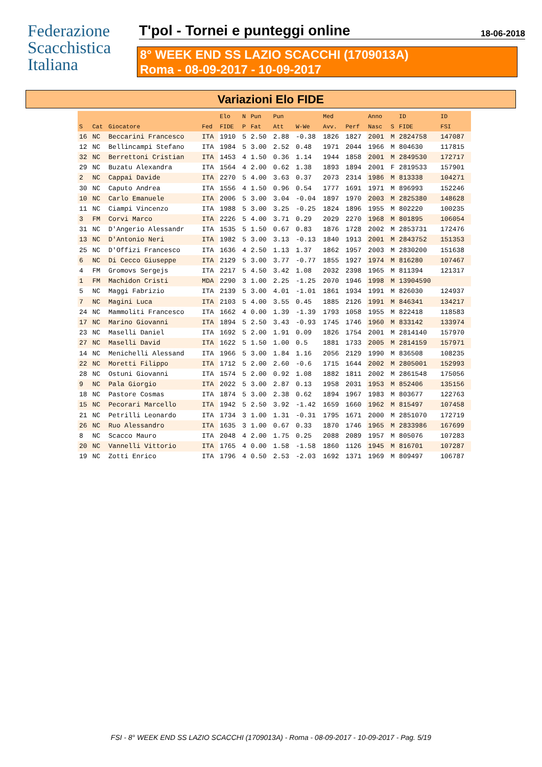Federazione
Scacchistica
Italiana
T'pol - Tornei e punteggi online
18-06-2018
8° WEEK END SS LAZIO SCACCHI (1709013A)
Roma - 08-09-2017 - 10-09-2017
Variazioni Elo FIDE
| | | | | Elo | N | Pun | Pun | | Med | | Anno | | ID | ID |
| --- | --- | --- | --- | --- | --- | --- | --- | --- | --- | --- | --- | --- | --- | --- |
| S | Cat | Giocatore | Fed | FIDE | P | Fat | Att | W-We | Avv. | Perf | Nasc | S | FIDE | FSI |
| 16 | NC | Beccarini Francesco | ITA | 1910 | 5 | 2.50 | 2.88 | -0.38 | 1826 | 1827 | 2001 | M | 2824758 | 147087 |
| 12 | NC | Bellincampi Stefano | ITA | 1984 | 5 | 3.00 | 2.52 | 0.48 | 1971 | 2044 | 1966 | M | 804630 | 117815 |
| 32 | NC | Berrettoni Cristian | ITA | 1453 | 4 | 1.50 | 0.36 | 1.14 | 1944 | 1858 | 2001 | M | 2849530 | 172717 |
| 29 | NC | Buzatu Alexandra | ITA | 1564 | 4 | 2.00 | 0.62 | 1.38 | 1893 | 1894 | 2001 | F | 2819533 | 157901 |
| 2 | NC | Cappai Davide | ITA | 2270 | 5 | 4.00 | 3.63 | 0.37 | 2073 | 2314 | 1986 | M | 813338 | 104271 |
| 30 | NC | Caputo Andrea | ITA | 1556 | 4 | 1.50 | 0.96 | 0.54 | 1777 | 1691 | 1971 | M | 896993 | 152246 |
| 10 | NC | Carlo Emanuele | ITA | 2006 | 5 | 3.00 | 3.04 | -0.04 | 1897 | 1970 | 2003 | M | 2825380 | 148628 |
| 11 | NC | Ciampi Vincenzo | ITA | 1988 | 5 | 3.00 | 3.25 | -0.25 | 1824 | 1896 | 1955 | M | 802220 | 100235 |
| 3 | FM | Corvi Marco | ITA | 2226 | 5 | 4.00 | 3.71 | 0.29 | 2029 | 2270 | 1968 | M | 801895 | 106054 |
| 31 | NC | D'Angerio Alessandr | ITA | 1535 | 5 | 1.50 | 0.67 | 0.83 | 1876 | 1728 | 2002 | M | 2853731 | 172476 |
| 13 | NC | D'Antonio Neri | ITA | 1982 | 5 | 3.00 | 3.13 | -0.13 | 1840 | 1913 | 2001 | M | 2843752 | 151353 |
| 25 | NC | D'Offizi Francesco | ITA | 1636 | 4 | 2.50 | 1.13 | 1.37 | 1862 | 1957 | 2003 | M | 2830200 | 151638 |
| 6 | NC | Di Cecco Giuseppe | ITA | 2129 | 5 | 3.00 | 3.77 | -0.77 | 1855 | 1927 | 1974 | M | 816280 | 107467 |
| 4 | FM | Gromovs Sergejs | ITA | 2217 | 5 | 4.50 | 3.42 | 1.08 | 2032 | 2398 | 1965 | M | 811394 | 121317 |
| 1 | FM | Machidon Cristi | MDA | 2290 | 3 | 1.00 | 2.25 | -1.25 | 2070 | 1946 | 1998 | M | 13904590 | |
| 5 | NC | Maggi Fabrizio | ITA | 2139 | 5 | 3.00 | 4.01 | -1.01 | 1861 | 1934 | 1991 | M | 826030 | 124937 |
| 7 | NC | Magini Luca | ITA | 2103 | 5 | 4.00 | 3.55 | 0.45 | 1885 | 2126 | 1991 | M | 846341 | 134217 |
| 24 | NC | Mammoliti Francesco | ITA | 1662 | 4 | 0.00 | 1.39 | -1.39 | 1793 | 1058 | 1955 | M | 822418 | 118583 |
| 17 | NC | Marino Giovanni | ITA | 1894 | 5 | 2.50 | 3.43 | -0.93 | 1745 | 1746 | 1960 | M | 833142 | 133974 |
| 23 | NC | Maselli Daniel | ITA | 1692 | 5 | 2.00 | 1.91 | 0.09 | 1826 | 1754 | 2001 | M | 2814140 | 157970 |
| 27 | NC | Maselli David | ITA | 1622 | 5 | 1.50 | 1.00 | 0.5 | 1881 | 1733 | 2005 | M | 2814159 | 157971 |
| 14 | NC | Menichelli Alessand | ITA | 1966 | 5 | 3.00 | 1.84 | 1.16 | 2056 | 2129 | 1990 | M | 836508 | 108235 |
| 22 | NC | Moretti Filippo | ITA | 1712 | 5 | 2.00 | 2.60 | -0.6 | 1715 | 1644 | 2002 | M | 2805001 | 152993 |
| 28 | NC | Ostuni Giovanni | ITA | 1574 | 5 | 2.00 | 0.92 | 1.08 | 1882 | 1811 | 2002 | M | 2861548 | 175056 |
| 9 | NC | Pala Giorgio | ITA | 2022 | 5 | 3.00 | 2.87 | 0.13 | 1958 | 2031 | 1953 | M | 852406 | 135156 |
| 18 | NC | Pastore Cosmas | ITA | 1874 | 5 | 3.00 | 2.38 | 0.62 | 1894 | 1967 | 1983 | M | 803677 | 122763 |
| 15 | NC | Pecorari Marcello | ITA | 1942 | 5 | 2.50 | 3.92 | -1.42 | 1659 | 1660 | 1962 | M | 815497 | 107458 |
| 21 | NC | Petrilli Leonardo | ITA | 1734 | 3 | 1.00 | 1.31 | -0.31 | 1795 | 1671 | 2000 | M | 2851070 | 172719 |
| 26 | NC | Ruo Alessandro | ITA | 1635 | 3 | 1.00 | 0.67 | 0.33 | 1870 | 1746 | 1965 | M | 2833986 | 167699 |
| 8 | NC | Scacco Mauro | ITA | 2048 | 4 | 2.00 | 1.75 | 0.25 | 2088 | 2089 | 1957 | M | 805076 | 107283 |
| 20 | NC | Vannelli Vittorio | ITA | 1765 | 4 | 0.00 | 1.58 | -1.58 | 1860 | 1126 | 1945 | M | 816701 | 107287 |
| 19 | NC | Zotti Enrico | ITA | 1796 | 4 | 0.50 | 2.53 | -2.03 | 1692 | 1371 | 1969 | M | 809497 | 106787 |
FSI - 8° WEEK END SS LAZIO SCACCHI (1709013A) - Roma - 08-09-2017 - 10-09-2017 - Pag. 5/19